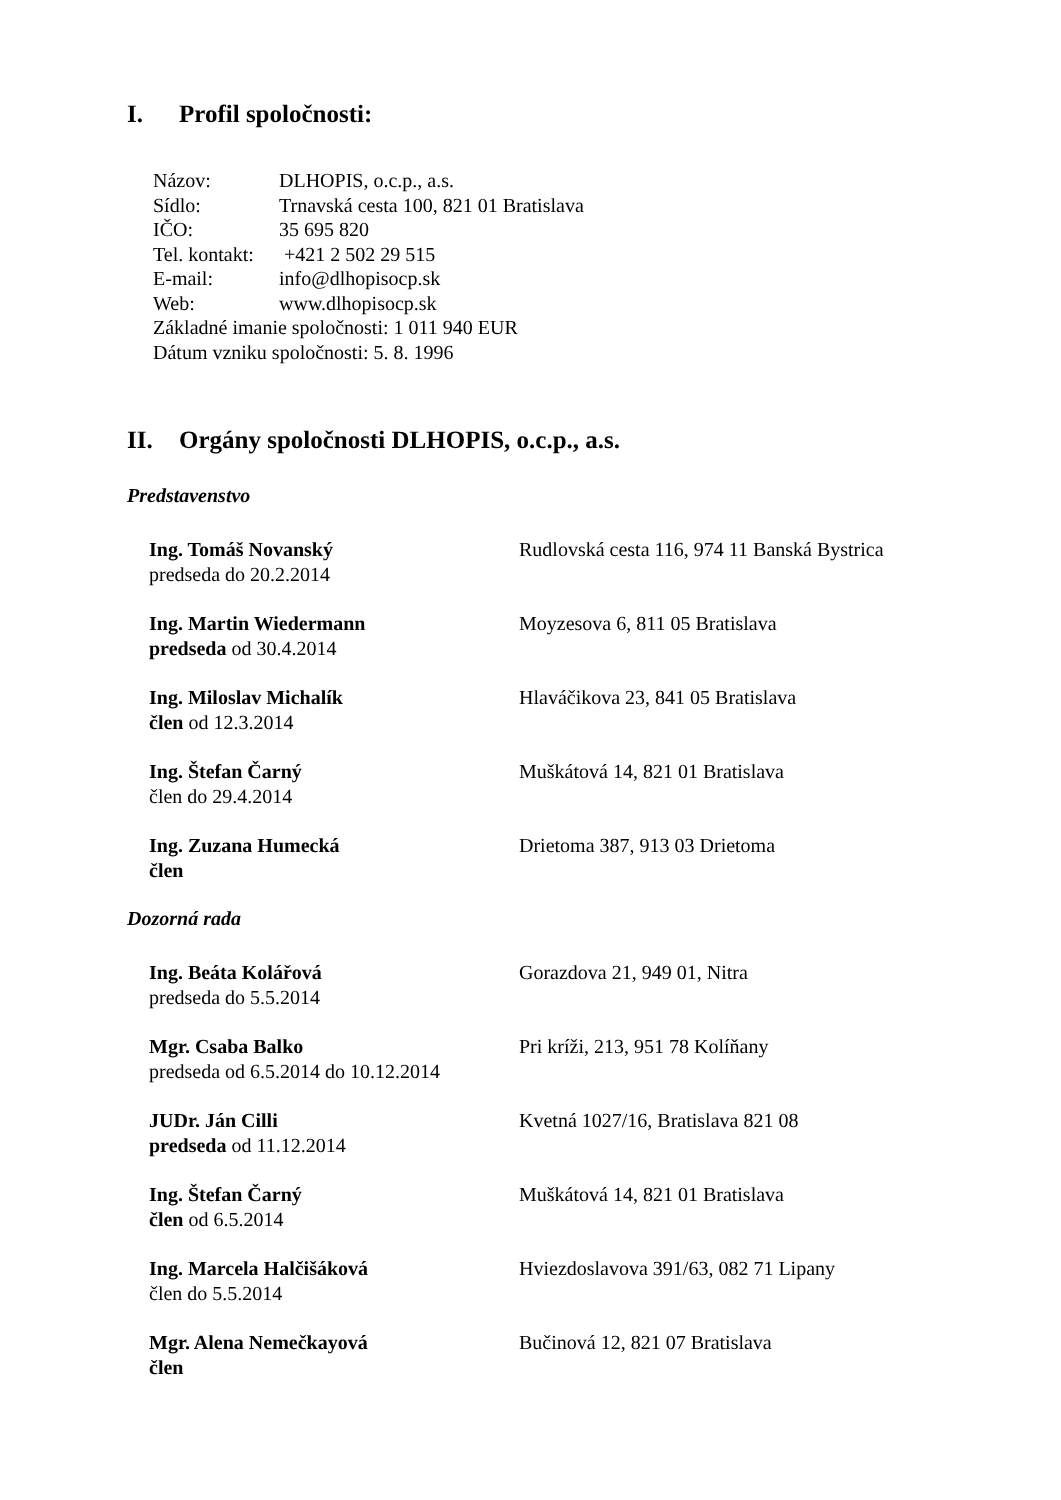I. Profil spoločnosti:
Názov: DLHOPIS, o.c.p., a.s.
Sídlo: Trnavská cesta 100, 821 01 Bratislava
IČO: 35 695 820
Tel. kontakt: +421 2 502 29 515
E-mail: info@dlhopisocp.sk
Web: www.dlhopisocp.sk
Základné imanie spoločnosti: 1 011 940 EUR
Dátum vzniku spoločnosti: 5. 8. 1996
II. Orgány spoločnosti DLHOPIS, o.c.p., a.s.
Predstavenstvo
| Ing. Tomáš Novanský predseda do 20.2.2014 | Rudlovská cesta 116, 974 11 Banská Bystrica |
| Ing. Martin Wiedermann predseda od 30.4.2014 | Moyzesova 6, 811 05 Bratislava |
| Ing. Miloslav Michalík člen od 12.3.2014 | Hlaváčikova 23, 841 05 Bratislava |
| Ing. Štefan Čarný člen do 29.4.2014 | Muškátová 14, 821 01 Bratislava |
| Ing. Zuzana Humecká člen | Drietoma 387, 913 03 Drietoma |
Dozorná rada
| Ing. Beáta Kolářová predseda do 5.5.2014 | Gorazdova 21, 949 01, Nitra |
| Mgr. Csaba Balko predseda od 6.5.2014 do 10.12.2014 | Pri kríži, 213, 951 78 Kolíňany |
| JUDr. Ján Cilli predseda od 11.12.2014 | Kvetná 1027/16, Bratislava 821 08 |
| Ing. Štefan Čarný člen od 6.5.2014 | Muškátová 14, 821 01 Bratislava |
| Ing. Marcela Halčišáková člen do 5.5.2014 | Hviezdoslavova 391/63, 082 71 Lipany |
| Mgr. Alena Nemečkayová člen | Bučinová 12, 821 07 Bratislava |